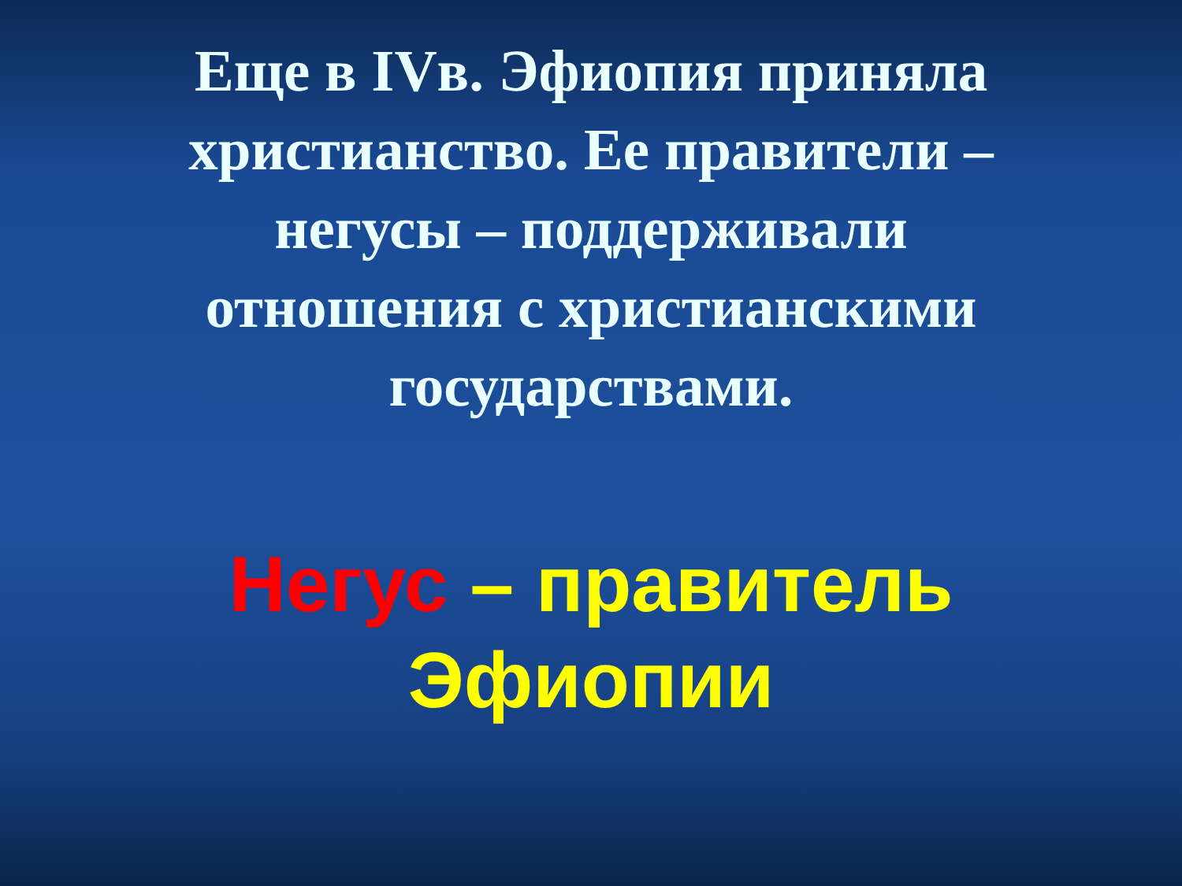Еще в IVв. Эфиопия приняла христианство. Ее правители – негусы – поддерживали отношения с христианскими государствами.
Негус – правитель Эфиопии